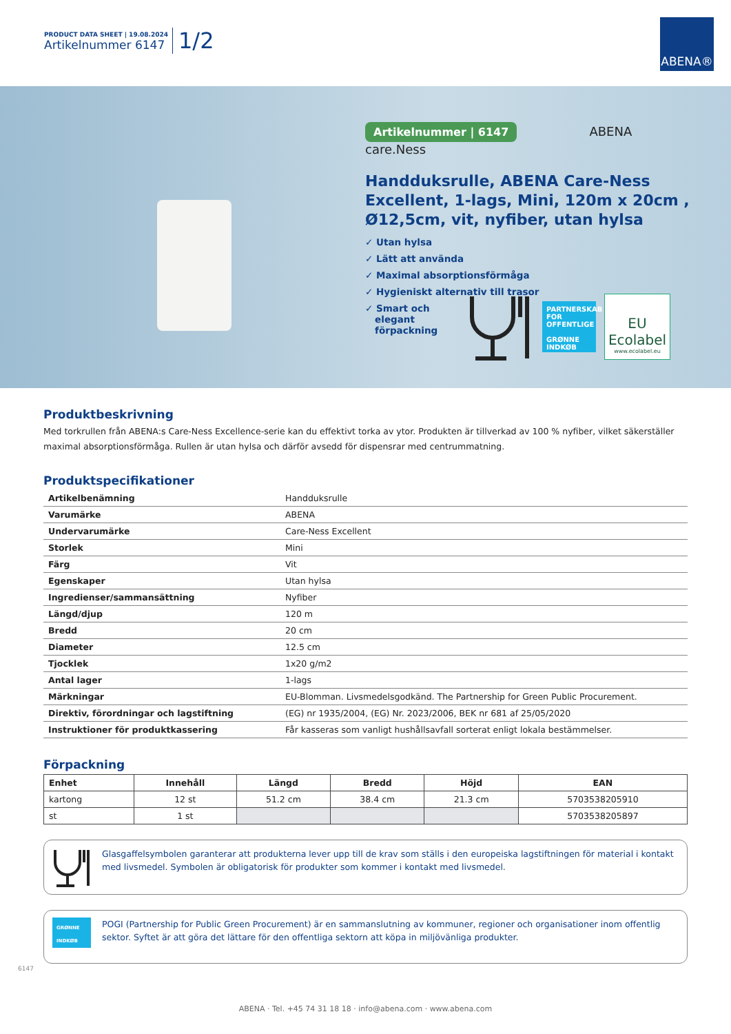PRODUCT DATA SHEET | 19.08.2024
Artikelnummer 6147
1/2
ABENA®
Artikelnummer | 6147 ABENA care.Ness
Handduksrulle, ABENA Care-Ness Excellent, 1-lags, Mini, 120m x 20cm , Ø12,5cm, vit, nyfiber, utan hylsa
✓ Utan hylsa
✓ Lätt att använda
✓ Maximal absorptionsförmåga
✓ Hygieniskt alternativ till trasor
✓ Smart och
elegant
förpackning
PARTNERSKAB FOR OFFENTLIGE
GRØNNE INDKØB
EU Ecolabel
www.ecolabel.eu
Produktbeskrivning
Med torkrullen från ABENA:s Care-Ness Excellence-serie kan du effektivt torka av ytor. Produkten är tillverkad av 100 % nyfiber, vilket säkerställer maximal absorptionsförmåga. Rullen är utan hylsa och därför avsedd för dispensrar med centrummatning.
Produktspecifikationer
| Artikelbenämning | Handduksrulle |
| Varumärke | ABENA |
| Undervarumärke | Care-Ness Excellent |
| Storlek | Mini |
| Färg | Vit |
| Egenskaper | Utan hylsa |
| Ingredienser/sammansättning | Nyfiber |
| Längd/djup | 120 m |
| Bredd | 20 cm |
| Diameter | 12.5 cm |
| Tjocklek | 1x20 g/m2 |
| Antal lager | 1-lags |
| Märkningar | EU-Blomman. Livsmedelsgodkänd. The Partnership for Green Public Procurement. |
| Direktiv, förordningar och lagstiftning | (EG) nr 1935/2004, (EG) Nr. 2023/2006, BEK nr 681 af 25/05/2020 |
| Instruktioner för produktkassering | Får kasseras som vanligt hushållsavfall sorterat enligt lokala bestämmelser. |
Förpackning
| Enhet | Innehåll | Längd | Bredd | Höjd | EAN |
| --- | --- | --- | --- | --- | --- |
| kartong | 12 st | 51.2 cm | 38.4 cm | 21.3 cm | 5703538205910 |
| st | 1 st | | | | 5703538205897 |
Glasgaffelsymbolen garanterar att produkterna lever upp till de krav som ställs i den europeiska lagstiftningen för material i kontakt med livsmedel. Symbolen är obligatorisk för produkter som kommer i kontakt med livsmedel.
GRØNNE INDKØB
POGI (Partnership for Public Green Procurement) är en sammanslutning av kommuner, regioner och organisationer inom offentlig sektor. Syftet är att göra det lättare för den offentliga sektorn att köpa in miljövänliga produkter.
6147
ABENA · Tel. +45 74 31 18 18 · info@abena.com · www.abena.com